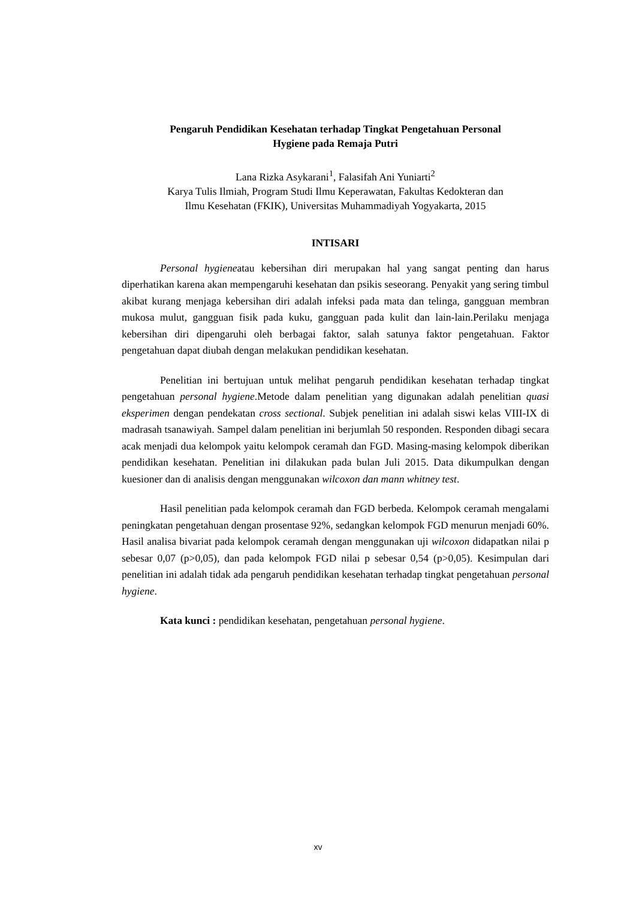Pengaruh Pendidikan Kesehatan terhadap Tingkat Pengetahuan Personal
Hygiene pada Remaja Putri
Lana Rizka Asykarani<sup>1</sup>, Falasifah Ani Yuniarti<sup>2</sup>
Karya Tulis Ilmiah, Program Studi Ilmu Keperawatan, Fakultas Kedokteran dan
Ilmu Kesehatan (FKIK), Universitas Muhammadiyah Yogyakarta, 2015
INTISARI
Personal hygieneatau kebersihan diri merupakan hal yang sangat penting dan harus diperhatikan karena akan mempengaruhi kesehatan dan psikis seseorang. Penyakit yang sering timbul akibat kurang menjaga kebersihan diri adalah infeksi pada mata dan telinga, gangguan membran mukosa mulut, gangguan fisik pada kuku, gangguan pada kulit dan lain-lain.Perilaku menjaga kebersihan diri dipengaruhi oleh berbagai faktor, salah satunya faktor pengetahuan. Faktor pengetahuan dapat diubah dengan melakukan pendidikan kesehatan.
Penelitian ini bertujuan untuk melihat pengaruh pendidikan kesehatan terhadap tingkat pengetahuan personal hygiene.Metode dalam penelitian yang digunakan adalah penelitian quasi eksperimen dengan pendekatan cross sectional. Subjek penelitian ini adalah siswi kelas VIII-IX di madrasah tsanawiyah. Sampel dalam penelitian ini berjumlah 50 responden. Responden dibagi secara acak menjadi dua kelompok yaitu kelompok ceramah dan FGD. Masing-masing kelompok diberikan pendidikan kesehatan. Penelitian ini dilakukan pada bulan Juli 2015. Data dikumpulkan dengan kuesioner dan di analisis dengan menggunakan wilcoxon dan mann whitney test.
Hasil penelitian pada kelompok ceramah dan FGD berbeda. Kelompok ceramah mengalami peningkatan pengetahuan dengan prosentase 92%, sedangkan kelompok FGD menurun menjadi 60%. Hasil analisa bivariat pada kelompok ceramah dengan menggunakan uji wilcoxon didapatkan nilai p sebesar 0,07 (p>0,05), dan pada kelompok FGD nilai p sebesar 0,54 (p>0,05). Kesimpulan dari penelitian ini adalah tidak ada pengaruh pendidikan kesehatan terhadap tingkat pengetahuan personal hygiene.
Kata kunci : pendidikan kesehatan, pengetahuan personal hygiene.
xv